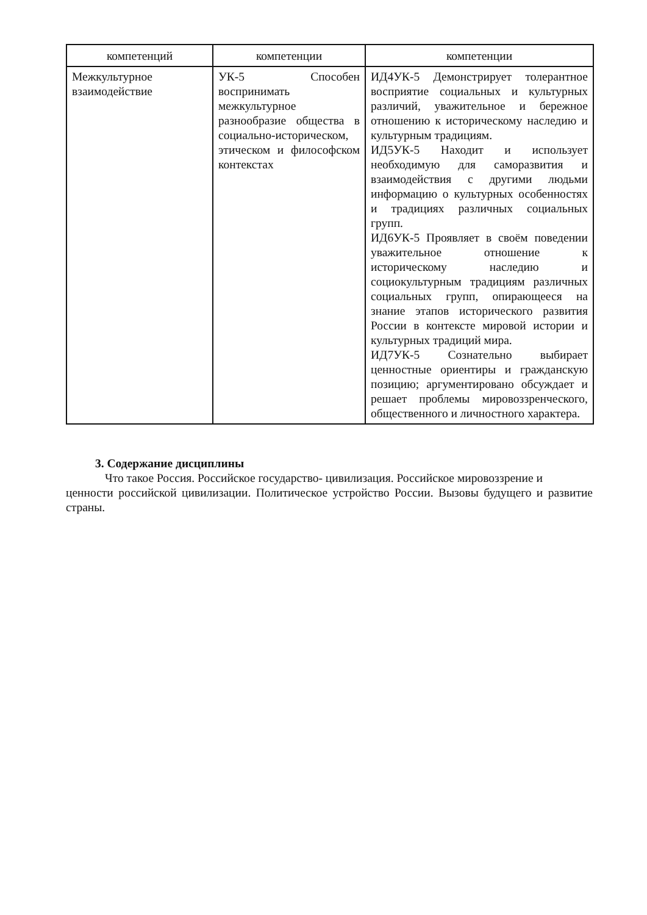| компетенций | компетенции | компетенции |
| --- | --- | --- |
| Межкультурное взаимодействие | УК-5 Способен воспринимать межкультурное разнообразие общества в социально-историческом, этическом и философском контекстах | ИД4УК-5 Демонстрирует толерантное восприятие социальных и культурных различий, уважительное и бережное отношению к историческому наследию и культурным традициям. ИД5УК-5 Находит и использует необходимую для саморазвития и взаимодействия с другими людьми информацию о культурных особенностях и традициях различных социальных групп. ИД6УК-5 Проявляет в своём поведении уважительное отношение к историческому наследию и социокультурным традициям различных социальных групп, опирающееся на знание этапов исторического развития России в контексте мировой истории и культурных традиций мира. ИД7УК-5 Сознательно выбирает ценностные ориентиры и гражданскую позицию; аргументировано обсуждает и решает проблемы мировоззренческого, общественного и личностного характера. |
3. Содержание дисциплины
Что такое Россия. Российское государство- цивилизация. Российское мировоззрение и
ценности российской цивилизации. Политическое устройство России. Вызовы будущего и развитие страны.